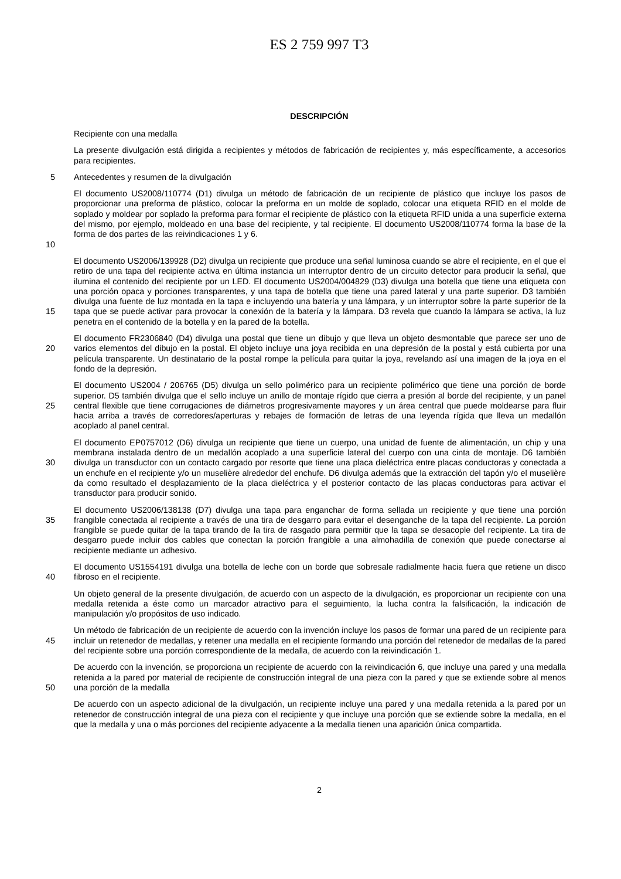ES 2 759 997 T3
DESCRIPCIÓN
Recipiente con una medalla
La presente divulgación está dirigida a recipientes y métodos de fabricación de recipientes y, más específicamente, a accesorios para recipientes.
5 Antecedentes y resumen de la divulgación
10 El documento US2008/110774 (D1) divulga un método de fabricación de un recipiente de plástico que incluye los pasos de proporcionar una preforma de plástico, colocar la preforma en un molde de soplado, colocar una etiqueta RFID en el molde de soplado y moldear por soplado la preforma para formar el recipiente de plástico con la etiqueta RFID unida a una superficie externa del mismo, por ejemplo, moldeado en una base del recipiente, y tal recipiente. El documento US2008/110774 forma la base de la forma de dos partes de las reivindicaciones 1 y 6.
15 El documento US2006/139928 (D2) divulga un recipiente que produce una señal luminosa cuando se abre el recipiente, en el que el retiro de una tapa del recipiente activa en última instancia un interruptor dentro de un circuito detector para producir la señal, que ilumina el contenido del recipiente por un LED. El documento US2004/004829 (D3) divulga una botella que tiene una etiqueta con una porción opaca y porciones transparentes, y una tapa de botella que tiene una pared lateral y una parte superior. D3 también divulga una fuente de luz montada en la tapa e incluyendo una batería y una lámpara, y un interruptor sobre la parte superior de la tapa que se puede activar para provocar la conexión de la batería y la lámpara. D3 revela que cuando la lámpara se activa, la luz penetra en el contenido de la botella y en la pared de la botella.
20 El documento FR2306840 (D4) divulga una postal que tiene un dibujo y que lleva un objeto desmontable que parece ser uno de varios elementos del dibujo en la postal. El objeto incluye una joya recibida en una depresión de la postal y está cubierta por una película transparente. Un destinatario de la postal rompe la película para quitar la joya, revelando así una imagen de la joya en el fondo de la depresión.
25 El documento US2004 / 206765 (D5) divulga un sello polimérico para un recipiente polimérico que tiene una porción de borde superior. D5 también divulga que el sello incluye un anillo de montaje rígido que cierra a presión al borde del recipiente, y un panel central flexible que tiene corrugaciones de diámetros progresivamente mayores y un área central que puede moldearse para fluir hacia arriba a través de corredores/aperturas y rebajes de formación de letras de una leyenda rígida que lleva un medallón acoplado al panel central.
30 El documento EP0757012 (D6) divulga un recipiente que tiene un cuerpo, una unidad de fuente de alimentación, un chip y una membrana instalada dentro de un medallón acoplado a una superficie lateral del cuerpo con una cinta de montaje. D6 también divulga un transductor con un contacto cargado por resorte que tiene una placa dieléctrica entre placas conductoras y conectada a un enchufe en el recipiente y/o un muselière alrededor del enchufe. D6 divulga además que la extracción del tapón y/o el muselière da como resultado el desplazamiento de la placa dieléctrica y el posterior contacto de las placas conductoras para activar el transductor para producir sonido.
35 El documento US2006/138138 (D7) divulga una tapa para enganchar de forma sellada un recipiente y que tiene una porción frangible conectada al recipiente a través de una tira de desgarro para evitar el desenganche de la tapa del recipiente. La porción frangible se puede quitar de la tapa tirando de la tira de rasgado para permitir que la tapa se desacople del recipiente. La tira de desgarro puede incluir dos cables que conectan la porción frangible a una almohadilla de conexión que puede conectarse al recipiente mediante un adhesivo.
40 El documento US1554191 divulga una botella de leche con un borde que sobresale radialmente hacia fuera que retiene un disco fibroso en el recipiente.
Un objeto general de la presente divulgación, de acuerdo con un aspecto de la divulgación, es proporcionar un recipiente con una medalla retenida a éste como un marcador atractivo para el seguimiento, la lucha contra la falsificación, la indicación de manipulación y/o propósitos de uso indicado.
45 Un método de fabricación de un recipiente de acuerdo con la invención incluye los pasos de formar una pared de un recipiente para incluir un retenedor de medallas, y retener una medalla en el recipiente formando una porción del retenedor de medallas de la pared del recipiente sobre una porción correspondiente de la medalla, de acuerdo con la reivindicación 1.
50 De acuerdo con la invención, se proporciona un recipiente de acuerdo con la reivindicación 6, que incluye una pared y una medalla retenida a la pared por material de recipiente de construcción integral de una pieza con la pared y que se extiende sobre al menos una porción de la medalla
De acuerdo con un aspecto adicional de la divulgación, un recipiente incluye una pared y una medalla retenida a la pared por un retenedor de construcción integral de una pieza con el recipiente y que incluye una porción que se extiende sobre la medalla, en el que la medalla y una o más porciones del recipiente adyacente a la medalla tienen una aparición única compartida.
2